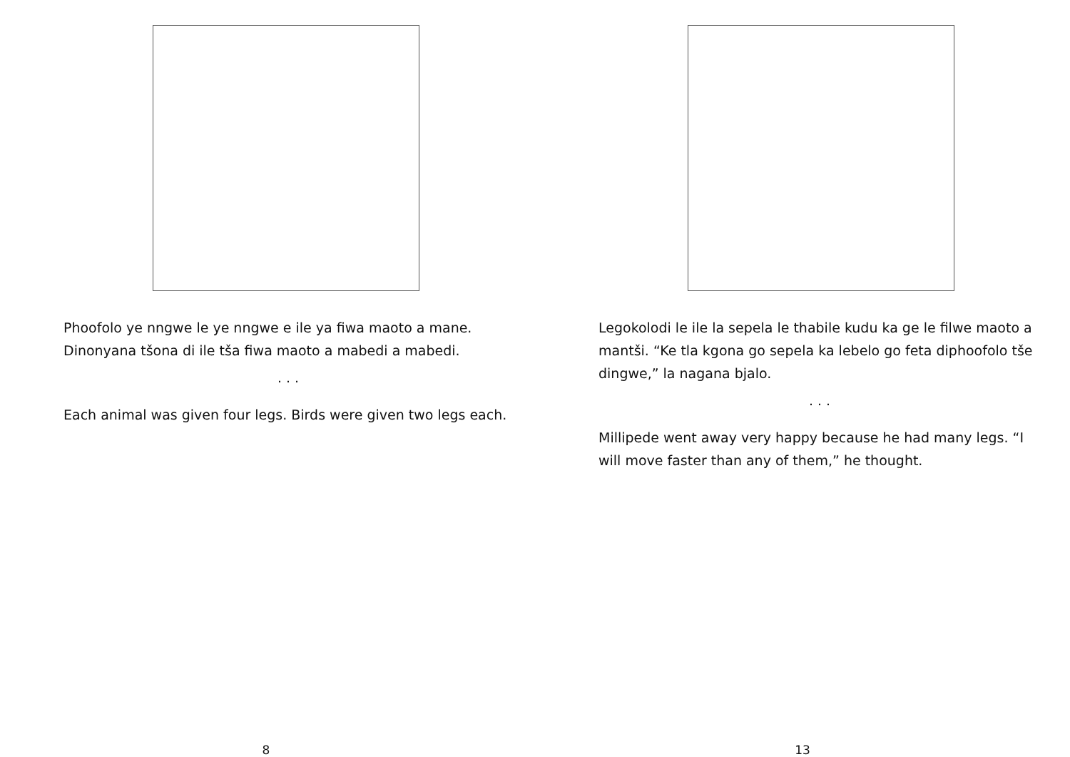Phoofolo ye nngwe le ye nngwe e ile ya fiwa maoto a mane. Dinonyana tšona di ile tša fiwa maoto a mabedi a mabedi.
. . .
Each animal was given four legs. Birds were given two legs each.
8
Legokolodi le ile la sepela le thabile kudu ka ge le filwe maoto a mantši. “Ke tla kgona go sepela ka lebelo go feta diphoofolo tše dingwe,” la nagana bjalo.
. . .
Millipede went away very happy because he had many legs. “I will move faster than any of them,” he thought.
13